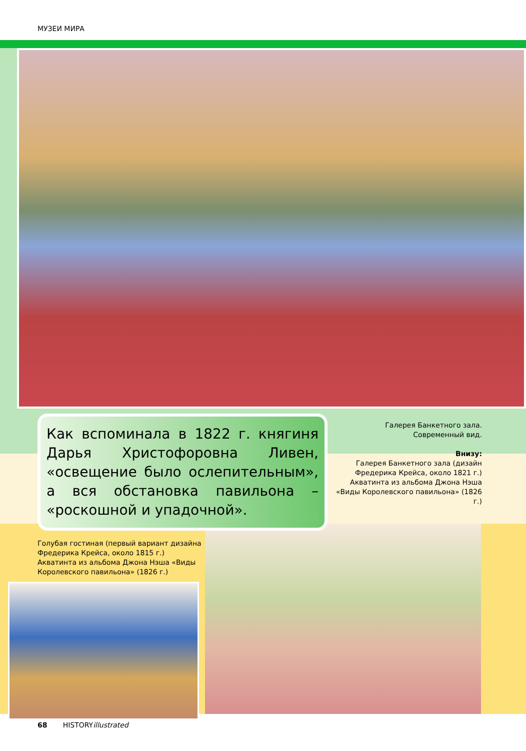МУЗЕИ МИРА
Как вспоминала в 1822 г. княгиня Дарья Христофоровна Ливен, «освещение было ослепительным», а вся обстановка павильона – «роскошной и упадочной».
Галерея Банкетного зала.
Современный вид.
Внизу:
Галерея Банкетного зала (дизайн Фредерика Крейса, около 1821 г.) Акватинта из альбома Джона Нэша «Виды Королевского павильона» (1826 г.)
Голубая гостиная (первый вариант дизайна Фредерика Крейса, около 1815 г.) Акватинта из альбома Джона Нэша «Виды Королевского павильона» (1826 г.)
68 HISTORYillustrated